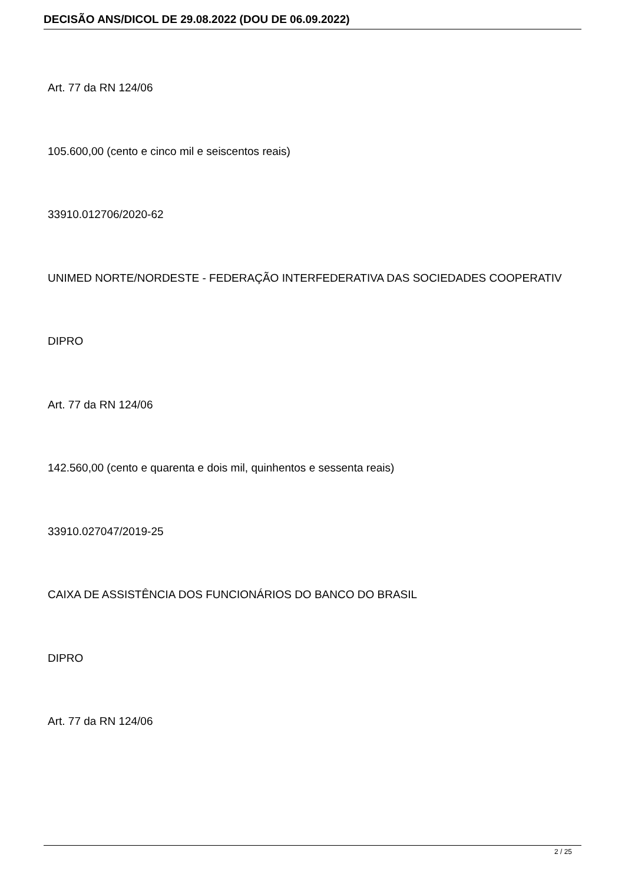DECISÃO ANS/DICOL DE 29.08.2022 (DOU DE 06.09.2022)
Art. 77 da RN 124/06
105.600,00 (cento e cinco mil e seiscentos reais)
33910.012706/2020-62
UNIMED NORTE/NORDESTE - FEDERAÇÃO INTERFEDERATIVA DAS SOCIEDADES COOPERATIV
DIPRO
Art. 77 da RN 124/06
142.560,00 (cento e quarenta e dois mil, quinhentos e sessenta reais)
33910.027047/2019-25
CAIXA DE ASSISTÊNCIA DOS FUNCIONÁRIOS DO BANCO DO BRASIL
DIPRO
Art. 77 da RN 124/06
2 / 25